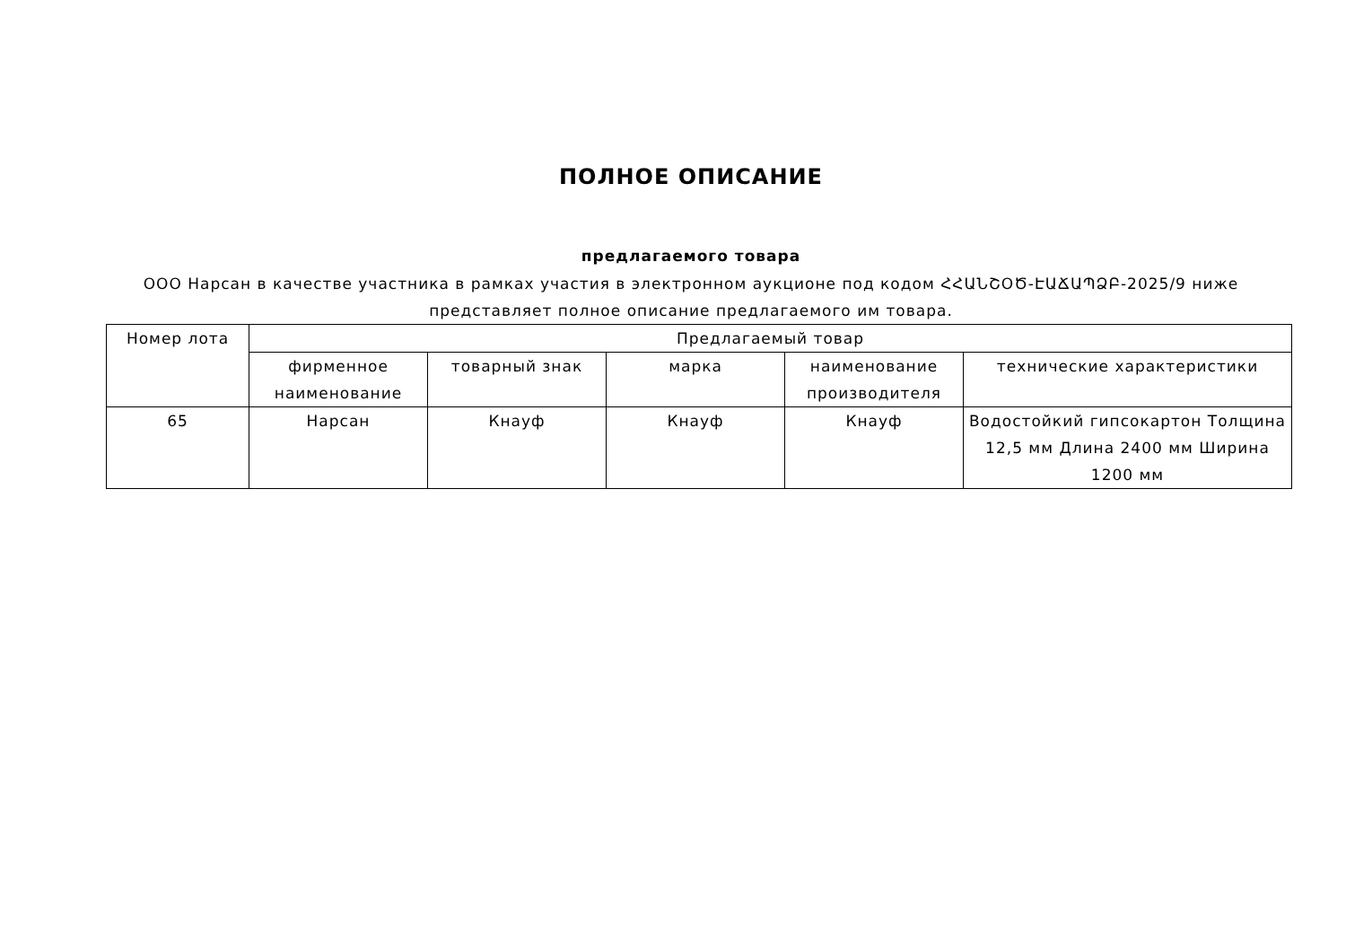ПОЛНОЕ ОПИСАНИЕ
предлагаемого товара
ООО Нарсан в качестве участника в рамках участия в электронном аукционе под кодом ՀՀԱՆՇՕԾ-ԷԱՃԱՊՁԲ-2025/9 ниже представляет полное описание предлагаемого им товара.
| Номер лота | Предлагаемый товар | | | | |
| --- | --- | --- | --- | --- | --- |
| | фирменное наименование | товарный знак | марка | наименование производителя | технические характеристики |
| 65 | Нарсан | Кнауф | Кнауф | Кнауф | Водостойкий гипсокартон Толщина 12,5 мм Длина 2400 мм Ширина 1200 мм |